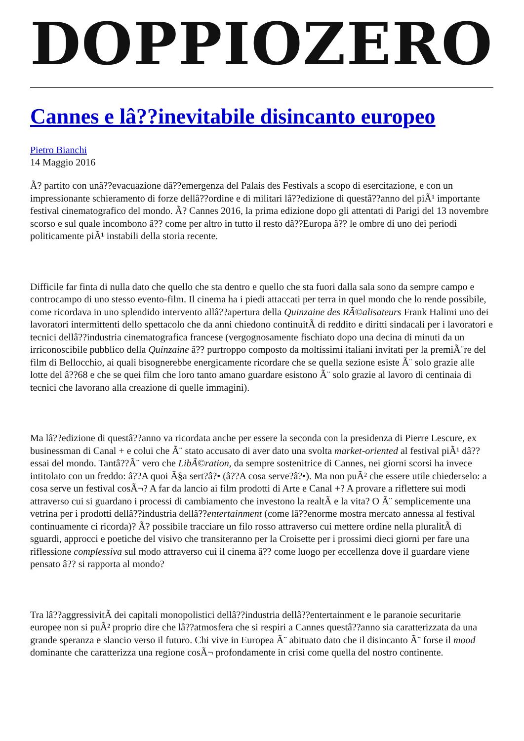DOPPIOZERO
Cannes e lâ??inevitabile disincanto europeo
Pietro Bianchi
14 Maggio 2016
Ã? partito con unâ??evacuazione dâ??emergenza del Palais des Festivals a scopo di esercitazione, e con un impressionante schieramento di forze dellâ??ordine e di militari lâ??edizione di questâ??anno del piÃ¹ importante festival cinematografico del mondo. Ã? Cannes 2016, la prima edizione dopo gli attentati di Parigi del 13 novembre scorso e sul quale incombono â?? come per altro in tutto il resto dâ??Europa â?? le ombre di uno dei periodi politicamente piÃ¹ instabili della storia recente.
Difficile far finta di nulla dato che quello che sta dentro e quello che sta fuori dalla sala sono da sempre campo e controcampo di uno stesso evento-film. Il cinema ha i piedi attaccati per terra in quel mondo che lo rende possibile, come ricordava in uno splendido intervento allâ??apertura della Quinzaine des RÃ©alisateurs Frank Halimi uno dei lavoratori intermittenti dello spettacolo che da anni chiedono continuitÃ di reddito e diritti sindacali per i lavoratori e tecnici dellâ??industria cinematografica francese (vergognosamente fischiato dopo una decina di minuti da un irriconoscibile pubblico della Quinzaine â?? purtroppo composto da moltissimi italiani invitati per la premiÃ¨re del film di Bellocchio, ai quali bisognerebbe energicamente ricordare che se quella sezione esiste Ã¨ solo grazie alle lotte del â??68 e che se quei film che loro tanto amano guardare esistono Ã¨ solo grazie al lavoro di centinaia di tecnici che lavorano alla creazione di quelle immagini).
Ma lâ??edizione di questâ??anno va ricordata anche per essere la seconda con la presidenza di Pierre Lescure, ex businessman di Canal + e colui che Ã¨ stato accusato di aver dato una svolta market-oriented al festival piÃ¹ dâ??essai del mondo. Tantâ??Ã¨ vero che LibÃ©ration, da sempre sostenitrice di Cannes, nei giorni scorsi ha invece intitolato con un freddo: â??A quoi Ã§a sert?â?• (â??A cosa serve?â?•). Ma non puÃ² che essere utile chiederselo: a cosa serve un festival cosÃ¬? A far da lancio ai film prodotti di Arte e Canal +? A provare a riflettere sui modi attraverso cui si guardano i processi di cambiamento che investono la realtÃ e la vita? O Ã¨ semplicemente una vetrina per i prodotti dellâ??industria dellâ??entertainment (come lâ??enorme mostra mercato annessa al festival continuamente ci ricorda)? Ã? possibile tracciare un filo rosso attraverso cui mettere ordine nella pluralitÃ di sguardi, approcci e poetiche del visivo che transiteranno per la Croisette per i prossimi dieci giorni per fare una riflessione complessiva sul modo attraverso cui il cinema â?? come luogo per eccellenza dove il guardare viene pensato â?? si rapporta al mondo?
Tra lâ??aggressivitÃ dei capitali monopolistici dellâ??industria dellâ??entertainment e le paranoie securitarie europee non si puÃ² proprio dire che lâ??atmosfera che si respiri a Cannes questâ??anno sia caratterizzata da una grande speranza e slancio verso il futuro. Chi vive in Europea Ã¨ abituato dato che il disincanto Ã¨ forse il mood dominante che caratterizza una regione cosÃ¬ profondamente in crisi come quella del nostro continente.